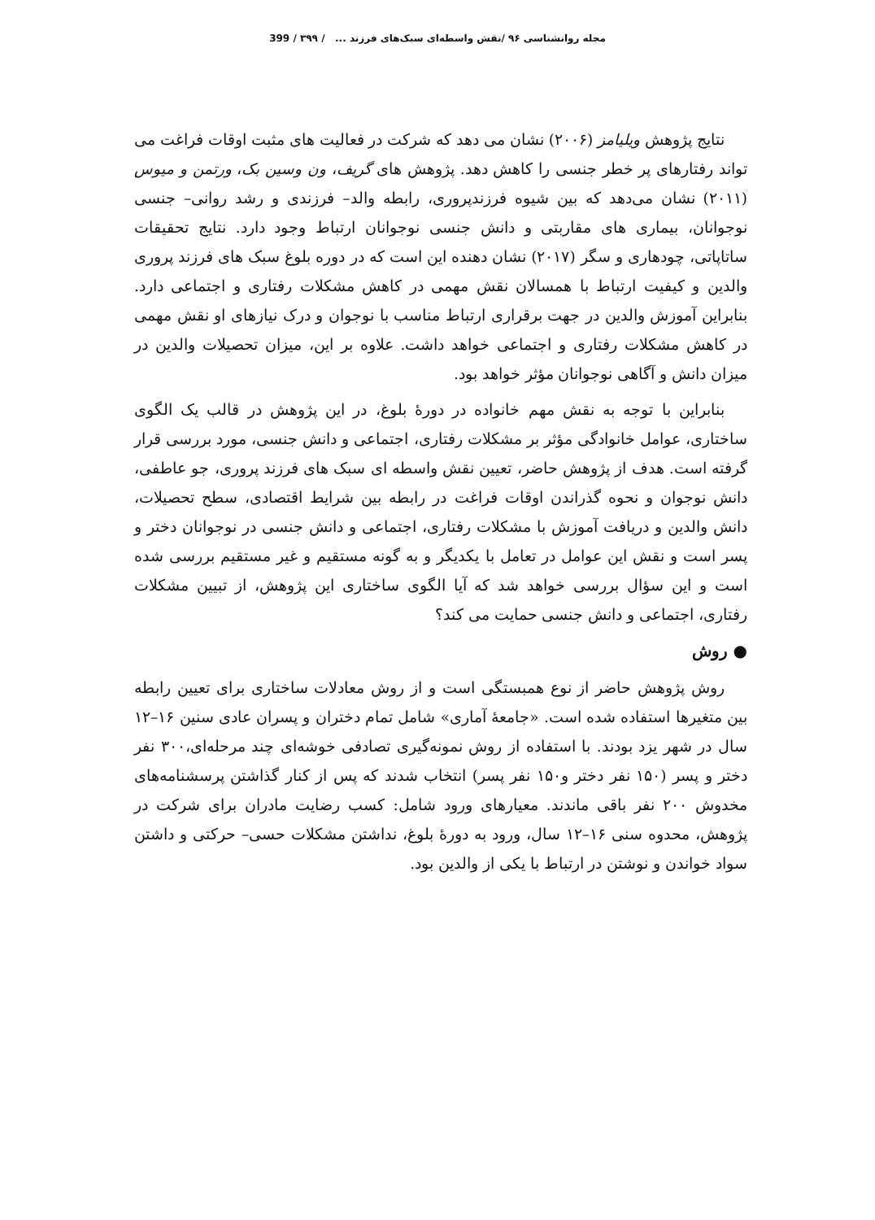مجله روانشناسی ۹۶ /نقش واسطه‌ای سبک‌های فرزند ... / ۳۹۹ / 399
نتایج پژوهش ویلیامز (۲۰۰۶) نشان می دهد که شرکت در فعالیت های مثبت اوقات فراغت می تواند رفتارهای پر خطر جنسی را کاهش دهد. پژوهش های گریف، ون وسین بک، ورتمن و میوس (۲۰۱۱) نشان می‌دهد که بین شیوه فرزندپروری، رابطه والد– فرزندی و رشد روانی– جنسی نوجوانان، بیماری های مقاربتی و دانش جنسی نوجوانان ارتباط وجود دارد. نتایج تحقیقات ساتاپاتی، چودهاری و سگر (۲۰۱۷) نشان دهنده این است که در دوره بلوغ سبک های فرزند پروری والدین و کیفیت ارتباط با همسالان نقش مهمی در کاهش مشکلات رفتاری و اجتماعی دارد. بنابراین آموزش والدین در جهت برقراری ارتباط مناسب با نوجوان و درک نیازهای او نقش مهمی در کاهش مشکلات رفتاری و اجتماعی خواهد داشت. علاوه بر این، میزان تحصیلات والدین در میزان دانش و آگاهی نوجوانان مؤثر خواهد بود.
بنابراین با توجه به نقش مهم خانواده در دورۀ بلوغ، در این پژوهش در قالب یک الگوی ساختاری، عوامل خانوادگی مؤثر بر مشکلات رفتاری، اجتماعی و دانش جنسی، مورد بررسی قرار گرفته است. هدف از پژوهش حاضر، تعیین نقش واسطه ای سبک های فرزند پروری، جو عاطفی، دانش نوجوان و نحوه گذراندن اوقات فراغت در رابطه بین شرایط اقتصادی، سطح تحصیلات، دانش والدین و دریافت آموزش با مشکلات رفتاری، اجتماعی و دانش جنسی در نوجوانان دختر و پسر است و نقش این عوامل در تعامل با یکدیگر و به گونه مستقیم و غیر مستقیم بررسی شده است و این سؤال بررسی خواهد شد که آیا الگوی ساختاری این پژوهش، از تبیین مشکلات رفتاری، اجتماعی و دانش جنسی حمایت می کند؟
● روش
روش پژوهش حاضر از نوع همبستگی است و از روش معادلات ساختاری برای تعیین رابطه بین متغیرها استفاده شده است. «جامعۀ آماری» شامل تمام دختران و پسران عادی سنین ۱۶–۱۲ سال در شهر یزد بودند. با استفاده از روش نمونه‌گیری تصادفی خوشه‌ای چند مرحله‌ای،۳۰۰ نفر دختر و پسر (۱۵۰ نفر دختر و۱۵۰ نفر پسر) انتخاب شدند که پس از کنار گذاشتن پرسشنامه‌های مخدوش ۲۰۰ نفر باقی ماندند. معیارهای ورود شامل: کسب رضایت مادران برای شرکت در پژوهش، محدوه سنی ۱۶–۱۲ سال، ورود به دورۀ بلوغ، نداشتن مشکلات حسی– حرکتی و داشتن سواد خواندن و نوشتن در ارتباط با یکی از والدین بود.